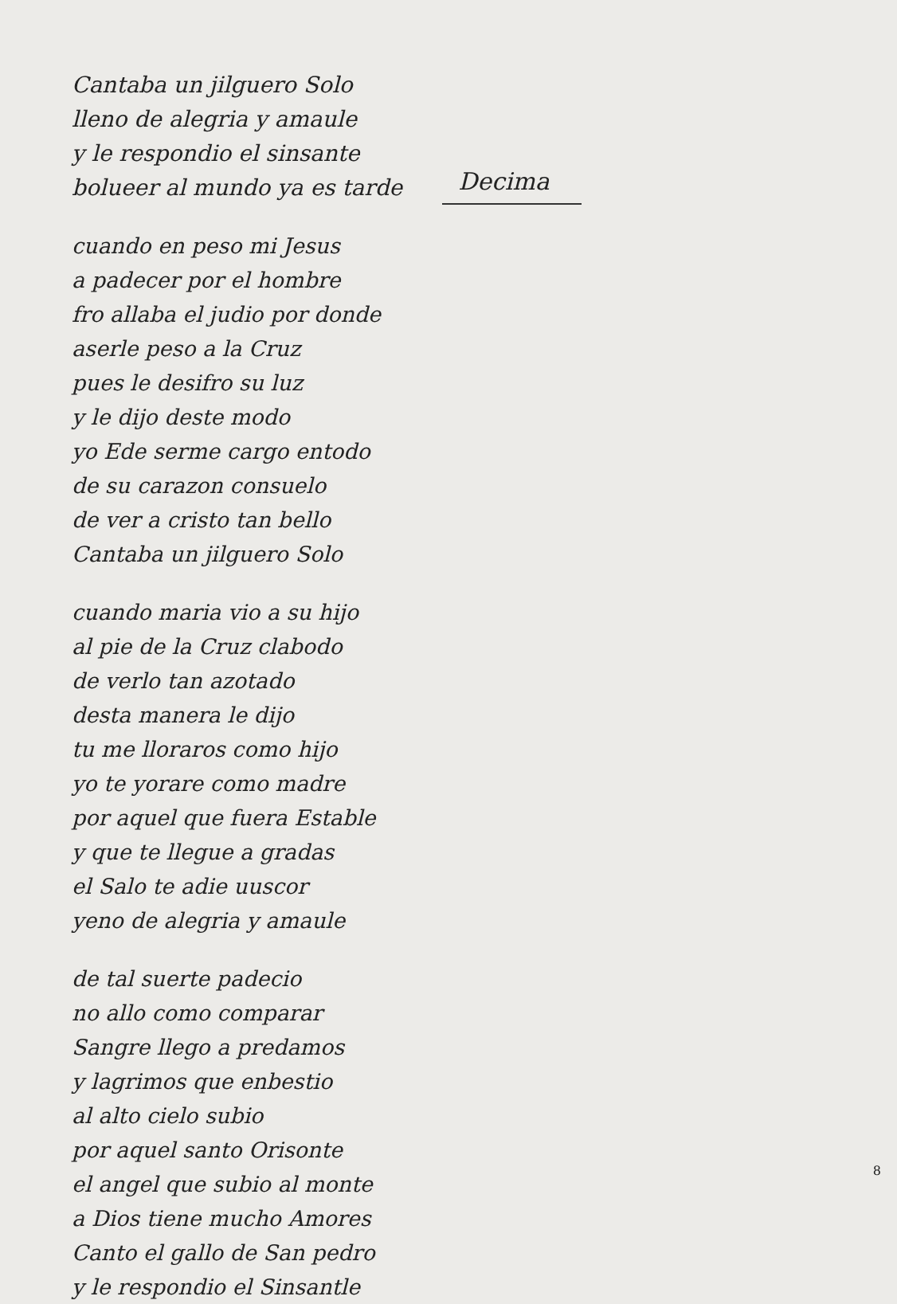Cantaba un jilguero Solo
lleno de alegria y amaule
y le respondio el sinsante
bolueer al mundo ya es tarde
Decima
cuando en peso mi Jesus
a padecer por el hombre
fro allaba el judio por donde
aserle peso a la Cruz
pues le desifro su luz
y le dijo deste modo
yo Ede serme cargo entodo
de su carazon consuelo
de ver a cristo tan bello
Cantaba un jilguero Solo
cuando maria vio a su hijo
al pie de la Cruz clabodo
de verlo tan azotado
desta manera le dijo
tu me lloraros como hijo
yo te yorare como madre
por aquel que fuera Estable
y que te llegue a gradas
el Salo te adie uuscor
yeno de alegria y amaule
de tal suerte padecio
no allo como comparar
Sangre llego a predamos
y lagrimos que enbestio
al alto cielo subio
por aquel santo Orisonte
el angel que subio al monte
a Dios tiene mucho Amores
Canto el gallo de San pedro
y le respondio el Sinsantle
8